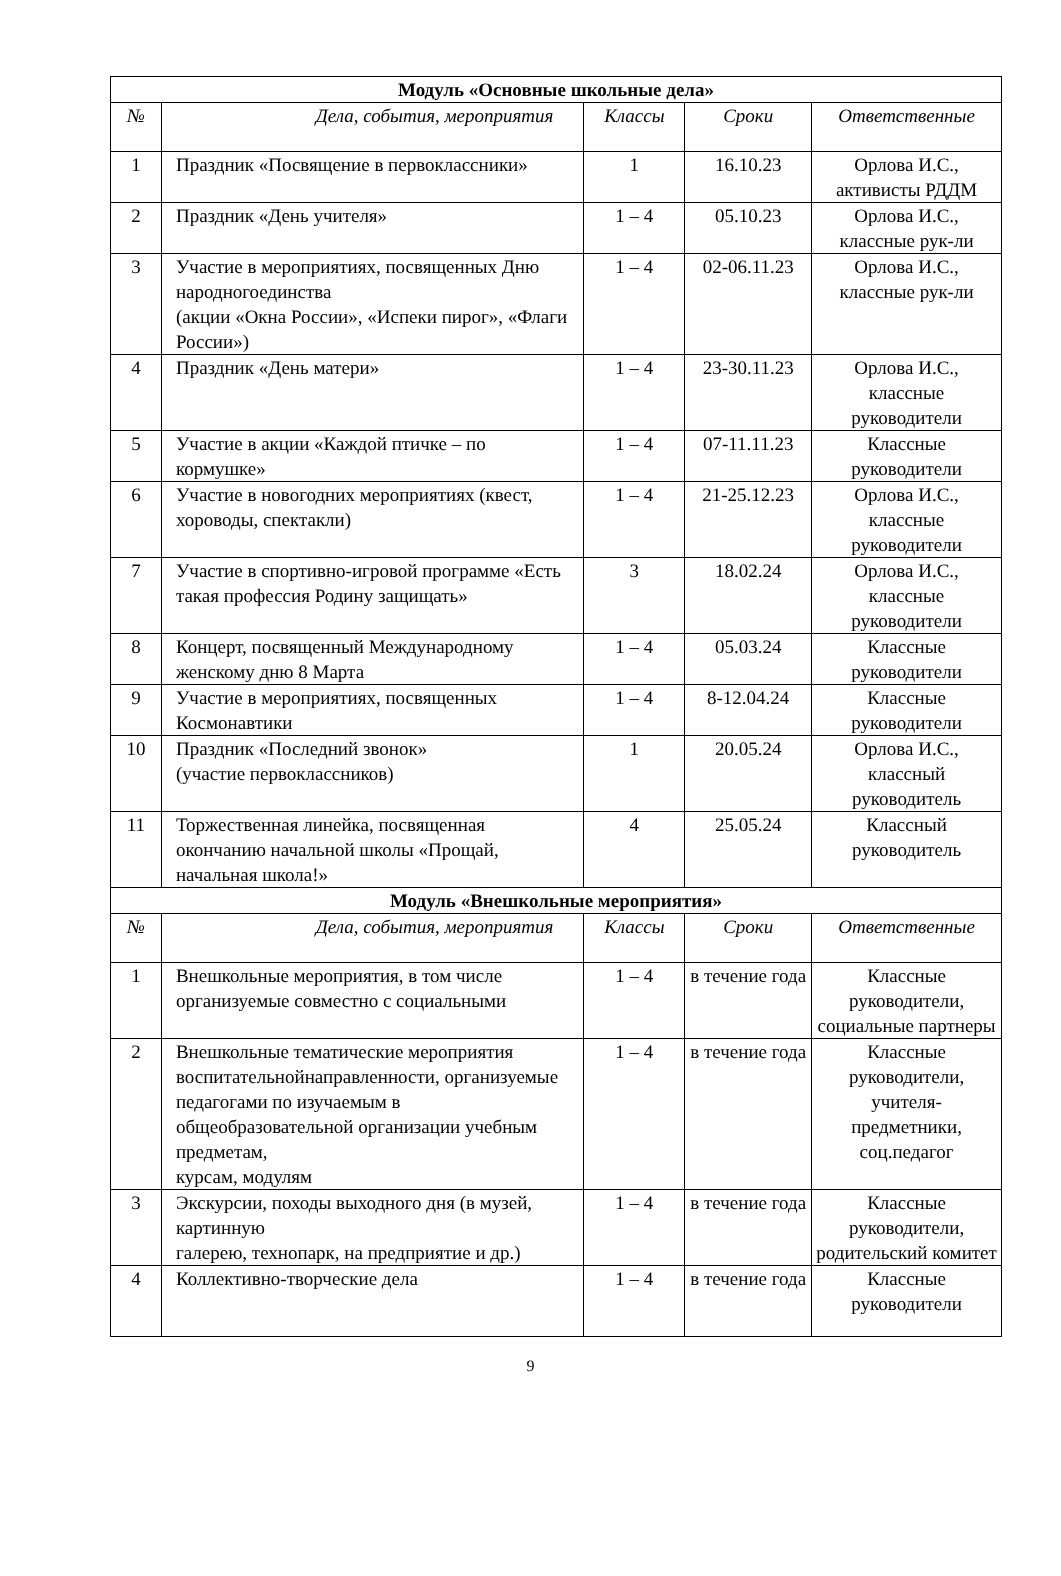| Модуль «Основные школьные дела» | | | | |
| --- | --- | --- | --- | --- |
| № | Дела, события, мероприятия | Классы | Сроки | Ответственные |
| 1 | Праздник «Посвящение в первоклассники» | 1 | 16.10.23 | Орлова И.С., активисты РДДМ |
| 2 | Праздник «День учителя» | 1 – 4 | 05.10.23 | Орлова И.С., классные рук-ли |
| 3 | Участие в мероприятиях, посвященных Дню народногоединства (акции «Окна России», «Испеки пирог», «Флаги России») | 1 – 4 | 02-06.11.23 | Орлова И.С., классные рук-ли |
| 4 | Праздник «День матери» | 1 – 4 | 23-30.11.23 | Орлова И.С., классные руководители |
| 5 | Участие в акции «Каждой птичке – по кормушке» | 1 – 4 | 07-11.11.23 | Классные руководители |
| 6 | Участие в новогодних мероприятиях (квест, хороводы, спектакли) | 1 – 4 | 21-25.12.23 | Орлова И.С., классные руководители |
| 7 | Участие в спортивно-игровой программе «Есть такая профессия Родину защищать» | 3 | 18.02.24 | Орлова И.С., классные руководители |
| 8 | Концерт, посвященный Международному женскому дню 8 Марта | 1 – 4 | 05.03.24 | Классные руководители |
| 9 | Участие в мероприятиях, посвященных Космонавтики | 1 – 4 | 8-12.04.24 | Классные руководители |
| 10 | Праздник «Последний звонок» (участие первоклассников) | 1 | 20.05.24 | Орлова И.С., классный руководитель |
| 11 | Торжественная линейка, посвященная окончанию начальной школы «Прощай, начальная школа!» | 4 | 25.05.24 | Классный руководитель |
| Модуль «Внешкольные мероприятия» | | | | |
| № | Дела, события, мероприятия | Классы | Сроки | Ответственные |
| 1 | Внешкольные мероприятия, в том числе организуемые совместно с социальными | 1 – 4 | в течение года | Классные руководители, социальные партнеры |
| 2 | Внешкольные тематические мероприятия воспитательнойнаправленности, организуемые педагогами по изучаемым в общеобразовательной организации учебным предметам, курсам, модулям | 1 – 4 | в течение года | Классные руководители, учителя-предметники, соц.педагог |
| 3 | Экскурсии, походы выходного дня (в музей, картинную галерею, технопарк, на предприятие и др.) | 1 – 4 | в течение года | Классные руководители, родительский комитет |
| 4 | Коллективно-творческие дела | 1 – 4 | в течение года | Классные руководители |
9